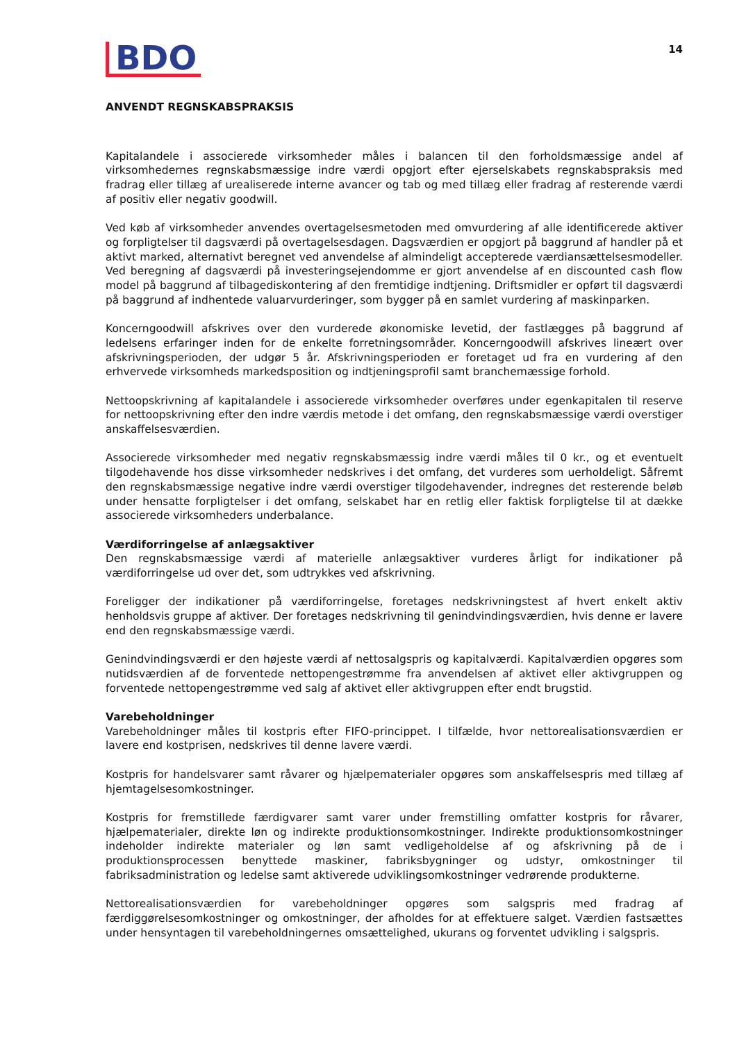BDO
14
ANVENDT REGNSKABSPRAKSIS
Kapitalandele i associerede virksomheder måles i balancen til den forholdsmæssige andel af virksomhedernes regnskabsmæssige indre værdi opgjort efter ejerselskabets regnskabspraksis med fradrag eller tillæg af urealiserede interne avancer og tab og med tillæg eller fradrag af resterende værdi af positiv eller negativ goodwill.
Ved køb af virksomheder anvendes overtagelsesmetoden med omvurdering af alle identificerede aktiver og forpligtelser til dagsværdi på overtagelsesdagen. Dagsværdien er opgjort på baggrund af handler på et aktivt marked, alternativt beregnet ved anvendelse af almindeligt accepterede værdiansættelsesmodeller. Ved beregning af dagsværdi på investeringsejendomme er gjort anvendelse af en discounted cash flow model på baggrund af tilbagediskontering af den fremtidige indtjening. Driftsmidler er opført til dagsværdi på baggrund af indhentede valuarvurderinger, som bygger på en samlet vurdering af maskinparken.
Koncerngoodwill afskrives over den vurderede økonomiske levetid, der fastlægges på baggrund af ledelsens erfaringer inden for de enkelte forretningsområder. Koncerngoodwill afskrives lineært over afskrivningsperioden, der udgør 5 år. Afskrivningsperioden er foretaget ud fra en vurdering af den erhvervede virksomheds markedsposition og indtjeningsprofil samt branchemæssige forhold.
Nettoopskrivning af kapitalandele i associerede virksomheder overføres under egenkapitalen til reserve for nettoopskrivning efter den indre værdis metode i det omfang, den regnskabsmæssige værdi overstiger anskaffelsesværdien.
Associerede virksomheder med negativ regnskabsmæssig indre værdi måles til 0 kr., og et eventuelt tilgodehavende hos disse virksomheder nedskrives i det omfang, det vurderes som uerholdeligt. Såfremt den regnskabsmæssige negative indre værdi overstiger tilgodehavender, indregnes det resterende beløb under hensatte forpligtelser i det omfang, selskabet har en retlig eller faktisk forpligtelse til at dække associerede virksomheders underbalance.
Værdiforringelse af anlægsaktiver
Den regnskabsmæssige værdi af materielle anlægsaktiver vurderes årligt for indikationer på værdiforringelse ud over det, som udtrykkes ved afskrivning.
Foreligger der indikationer på værdiforringelse, foretages nedskrivningstest af hvert enkelt aktiv henholdsvis gruppe af aktiver. Der foretages nedskrivning til genindvindingsværdien, hvis denne er lavere end den regnskabsmæssige værdi.
Genindvindingsværdi er den højeste værdi af nettosalgspris og kapitalværdi. Kapitalværdien opgøres som nutidsværdien af de forventede nettopengestrømme fra anvendelsen af aktivet eller aktivgruppen og forventede nettopengestrømme ved salg af aktivet eller aktivgruppen efter endt brugstid.
Varebeholdninger
Varebeholdninger måles til kostpris efter FIFO-princippet. I tilfælde, hvor nettorealisationsværdien er lavere end kostprisen, nedskrives til denne lavere værdi.
Kostpris for handelsvarer samt råvarer og hjælpematerialer opgøres som anskaffelsespris med tillæg af hjemtagelsesomkostninger.
Kostpris for fremstillede færdigvarer samt varer under fremstilling omfatter kostpris for råvarer, hjælpematerialer, direkte løn og indirekte produktionsomkostninger. Indirekte produktionsomkostninger indeholder indirekte materialer og løn samt vedligeholdelse af og afskrivning på de i produktionsprocessen benyttede maskiner, fabriksbygninger og udstyr, omkostninger til fabriksadministration og ledelse samt aktiverede udviklingsomkostninger vedrørende produkterne.
Nettorealisationsværdien for varebeholdninger opgøres som salgspris med fradrag af færdiggørelsesomkostninger og omkostninger, der afholdes for at effektuere salget. Værdien fastsættes under hensyntagen til varebeholdningernes omsættelighed, ukurans og forventet udvikling i salgspris.